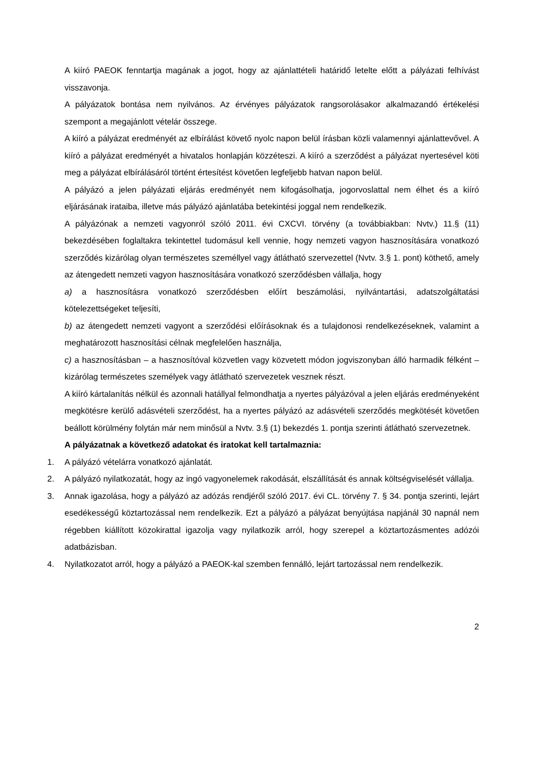A kiíró PAEOK fenntartja magának a jogot, hogy az ajánlattételi határidő letelte előtt a pályázati felhívást visszavonja.
A pályázatok bontása nem nyilvános. Az érvényes pályázatok rangsorolásakor alkalmazandó értékelési szempont a megajánlott vételár összege.
A kiíró a pályázat eredményét az elbírálást követő nyolc napon belül írásban közli valamennyi ajánlattevővel. A kiíró a pályázat eredményét a hivatalos honlapján közzéteszi. A kiíró a szerződést a pályázat nyertesével köti meg a pályázat elbírálásáról történt értesítést követően legfeljebb hatvan napon belül.
A pályázó a jelen pályázati eljárás eredményét nem kifogásolhatja, jogorvoslattal nem élhet és a kiíró eljárásának irataiba, illetve más pályázó ajánlatába betekintési joggal nem rendelkezik.
A pályázónak a nemzeti vagyonról szóló 2011. évi CXCVI. törvény (a továbbiakban: Nvtv.) 11.§ (11) bekezdésében foglaltakra tekintettel tudomásul kell vennie, hogy nemzeti vagyon hasznosítására vonatkozó szerződés kizárólag olyan természetes személlyel vagy átlátható szervezettel (Nvtv. 3.§ 1. pont) köthető, amely az átengedett nemzeti vagyon hasznosítására vonatkozó szerződésben vállalja, hogy
a) a hasznosításra vonatkozó szerződésben előírt beszámolási, nyilvántartási, adatszolgáltatási kötelezettségeket teljesíti,
b) az átengedett nemzeti vagyont a szerződési előírásoknak és a tulajdonosi rendelkezéseknek, valamint a meghatározott hasznosítási célnak megfelelően használja,
c) a hasznosításban – a hasznosítóval közvetlen vagy közvetett módon jogviszonyban álló harmadik félként – kizárólag természetes személyek vagy átlátható szervezetek vesznek részt.
A kiíró kártalanítás nélkül és azonnali hatállyal felmondhatja a nyertes pályázóval a jelen eljárás eredményeként megkötésre kerülő adásvételi szerződést, ha a nyertes pályázó az adásvételi szerződés megkötését követően beállott körülmény folytán már nem minősül a Nvtv. 3.§ (1) bekezdés 1. pontja szerinti átlátható szervezetnek.
A pályázatnak a következő adatokat és iratokat kell tartalmaznia:
1. A pályázó vételárra vonatkozó ajánlatát.
2. A pályázó nyilatkozatát, hogy az ingó vagyonelemek rakodását, elszállítását és annak költségviselését vállalja.
3. Annak igazolása, hogy a pályázó az adózás rendjéről szóló 2017. évi CL. törvény 7. § 34. pontja szerinti, lejárt esedékességű köztartozással nem rendelkezik. Ezt a pályázó a pályázat benyújtása napjánál 30 napnál nem régebben kiállított közokirattal igazolja vagy nyilatkozik arról, hogy szerepel a köztartozásmentes adózói adatbázisban.
4. Nyilatkozatot arról, hogy a pályázó a PAEOK-kal szemben fennálló, lejárt tartozással nem rendelkezik.
2